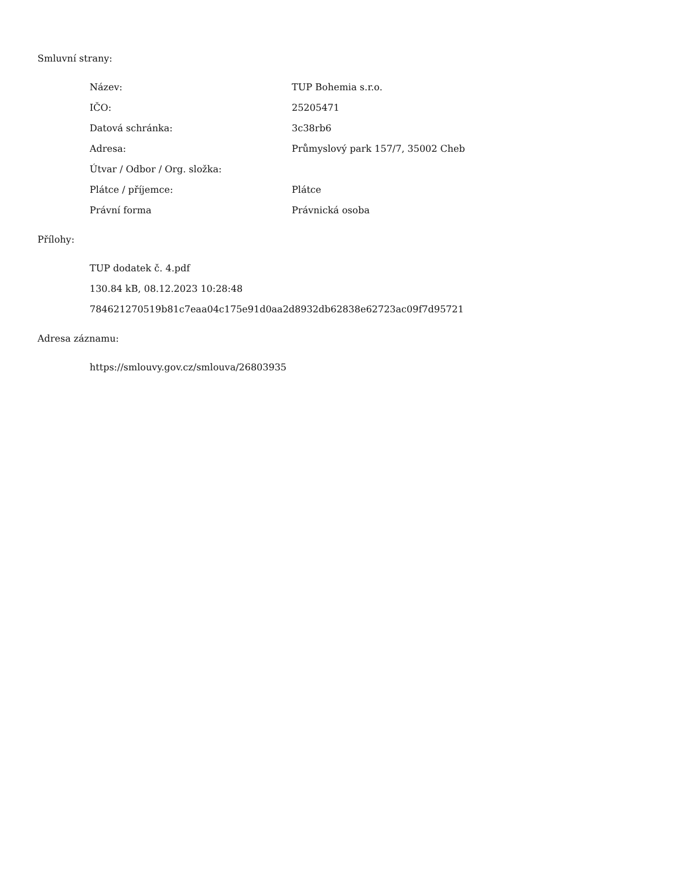Smluvní strany:
| Název: | TUP Bohemia s.r.o. |
| IČO: | 25205471 |
| Datová schránka: | 3c38rb6 |
| Adresa: | Průmyslový park 157/7, 35002 Cheb |
| Útvar / Odbor / Org. složka: | |
| Plátce / příjemce: | Plátce |
| Právní forma | Právnická osoba |
Přílohy:
TUP dodatek č. 4.pdf
130.84 kB, 08.12.2023 10:28:48
784621270519b81c7eaa04c175e91d0aa2d8932db62838e62723ac09f7d95721
Adresa záznamu:
https://smlouvy.gov.cz/smlouva/26803935